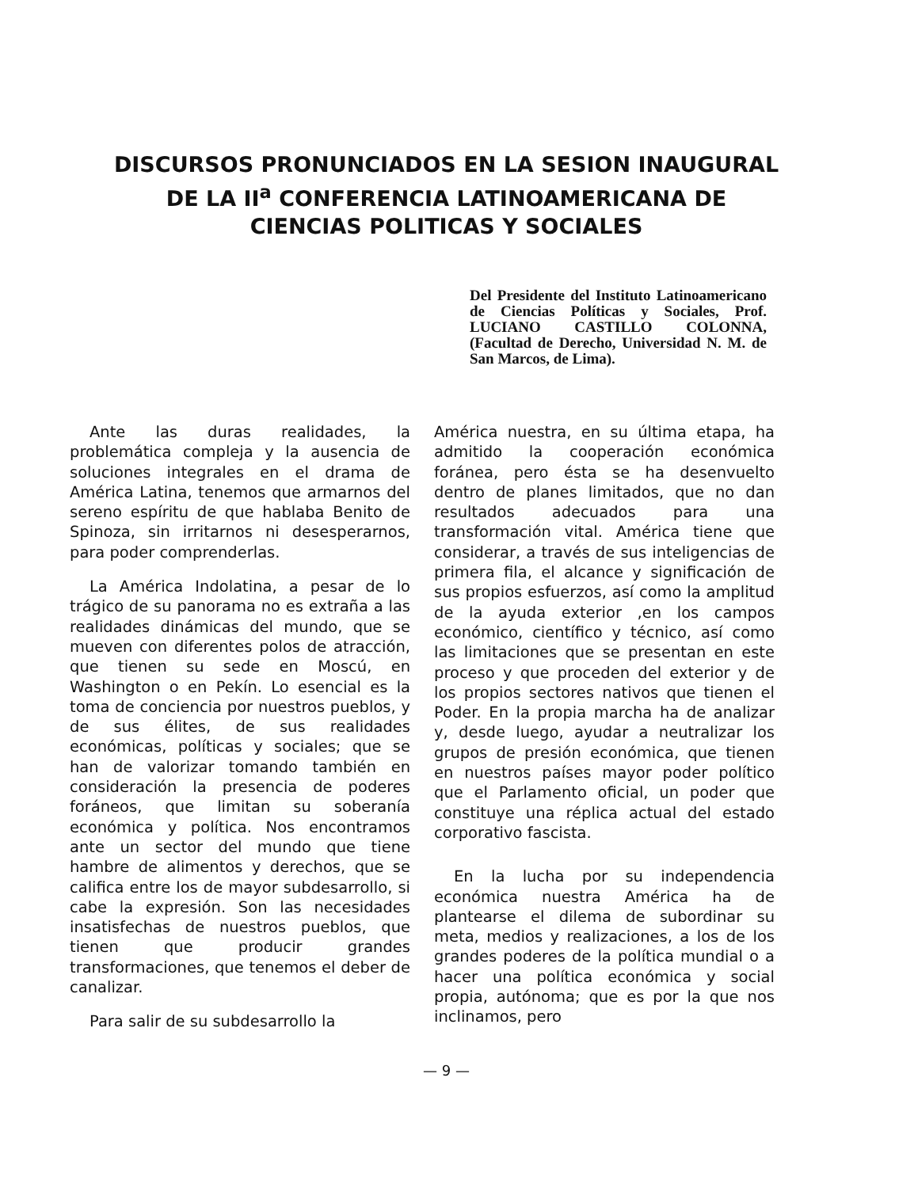DISCURSOS PRONUNCIADOS EN LA SESION INAUGURAL
DE LA II<sup>a</sup> CONFERENCIA LATINOAMERICANA DE
CIENCIAS POLITICAS Y SOCIALES
Del Presidente del Instituto Latinoamericano de Ciencias Políticas y Sociales, Prof. LUCIANO CASTILLO COLONNA, (Facultad de Derecho, Universidad N. M. de San Marcos, de Lima).
Ante las duras realidades, la problemática compleja y la ausencia de soluciones integrales en el drama de América Latina, tenemos que armarnos del sereno espíritu de que hablaba Benito de Spinoza, sin irritarnos ni desesperarnos, para poder comprenderlas.
La América Indolatina, a pesar de lo trágico de su panorama no es extraña a las realidades dinámicas del mundo, que se mueven con diferentes polos de atracción, que tienen su sede en Moscú, en Washington o en Pekín. Lo esencial es la toma de conciencia por nuestros pueblos, y de sus élites, de sus realidades económicas, políticas y sociales; que se han de valorizar tomando también en consideración la presencia de poderes foráneos, que limitan su soberanía económica y política. Nos encontramos ante un sector del mundo que tiene hambre de alimentos y derechos, que se califica entre los de mayor subdesarrollo, si cabe la expresión. Son las necesidades insatisfechas de nuestros pueblos, que tienen que producir grandes transformaciones, que tenemos el deber de canalizar.
Para salir de su subdesarrollo la
América nuestra, en su última etapa, ha admitido la cooperación económica foránea, pero ésta se ha desenvuelto dentro de planes limitados, que no dan resultados adecuados para una transformación vital. América tiene que considerar, a través de sus inteligencias de primera fila, el alcance y significación de sus propios esfuerzos, así como la amplitud de la ayuda exterior ,en los campos económico, científico y técnico, así como las limitaciones que se presentan en este proceso y que proceden del exterior y de los propios sectores nativos que tienen el Poder. En la propia marcha ha de analizar y, desde luego, ayudar a neutralizar los grupos de presión económica, que tienen en nuestros países mayor poder político que el Parlamento oficial, un poder que constituye una réplica actual del estado corporativo fascista.
En la lucha por su independencia económica nuestra América ha de plantearse el dilema de subordinar su meta, medios y realizaciones, a los de los grandes poderes de la política mundial o a hacer una política económica y social propia, autónoma; que es por la que nos inclinamos, pero
— 9 —